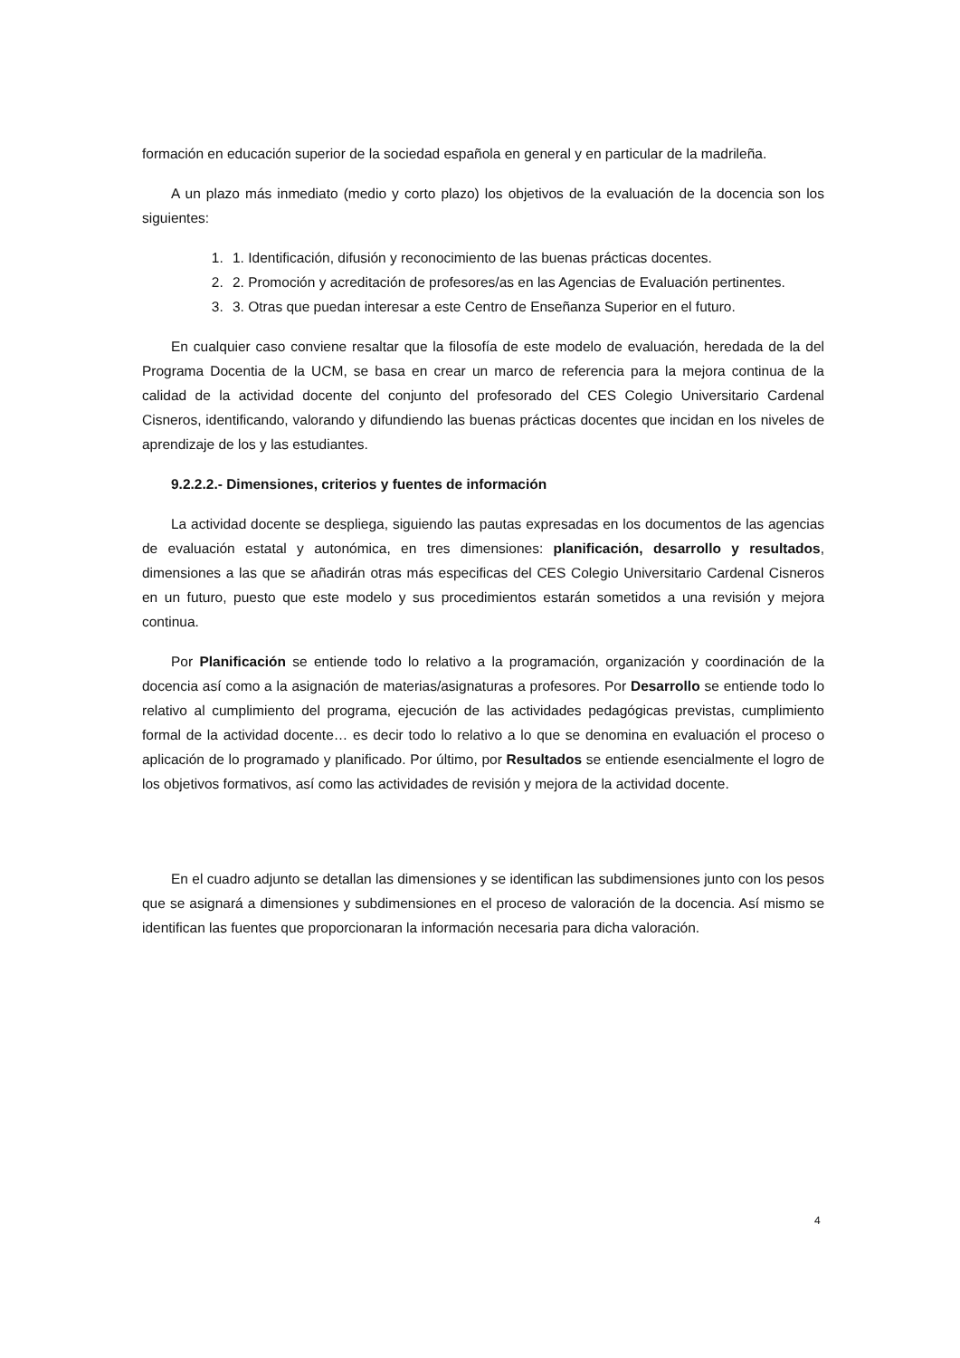formación en educación superior de la sociedad española en general y en particular de la madrileña.
A un plazo más inmediato (medio y corto plazo) los objetivos de la evaluación de la docencia son los siguientes:
1. 1. Identificación, difusión y reconocimiento de las buenas prácticas docentes.
2. 2. Promoción y acreditación de profesores/as en las Agencias de Evaluación pertinentes.
3. 3. Otras que puedan interesar a este Centro de Enseñanza Superior en el futuro.
En cualquier caso conviene resaltar que la filosofía de este modelo de evaluación, heredada de la del Programa Docentia de la UCM, se basa en crear un marco de referencia para la mejora continua de la calidad de la actividad docente del conjunto del profesorado del CES Colegio Universitario Cardenal Cisneros, identificando, valorando y difundiendo las buenas prácticas docentes que incidan en los niveles de aprendizaje de los y las estudiantes.
9.2.2.2.- Dimensiones, criterios y fuentes de información
La actividad docente se despliega, siguiendo las pautas expresadas en los documentos de las agencias de evaluación estatal y autonómica, en tres dimensiones: planificación, desarrollo y resultados, dimensiones a las que se añadirán otras más especificas del CES Colegio Universitario Cardenal Cisneros en un futuro, puesto que este modelo y sus procedimientos estarán sometidos a una revisión y mejora continua.
Por Planificación se entiende todo lo relativo a la programación, organización y coordinación de la docencia así como a la asignación de materias/asignaturas a profesores. Por Desarrollo se entiende todo lo relativo al cumplimiento del programa, ejecución de las actividades pedagógicas previstas, cumplimiento formal de la actividad docente… es decir todo lo relativo a lo que se denomina en evaluación el proceso o aplicación de lo programado y planificado. Por último, por Resultados se entiende esencialmente el logro de los objetivos formativos, así como las actividades de revisión y mejora de la actividad docente.
En el cuadro adjunto se detallan las dimensiones y se identifican las subdimensiones junto con los pesos que se asignará a dimensiones y subdimensiones en el proceso de valoración de la docencia. Así mismo se identifican las fuentes que proporcionaran la información necesaria para dicha valoración.
4